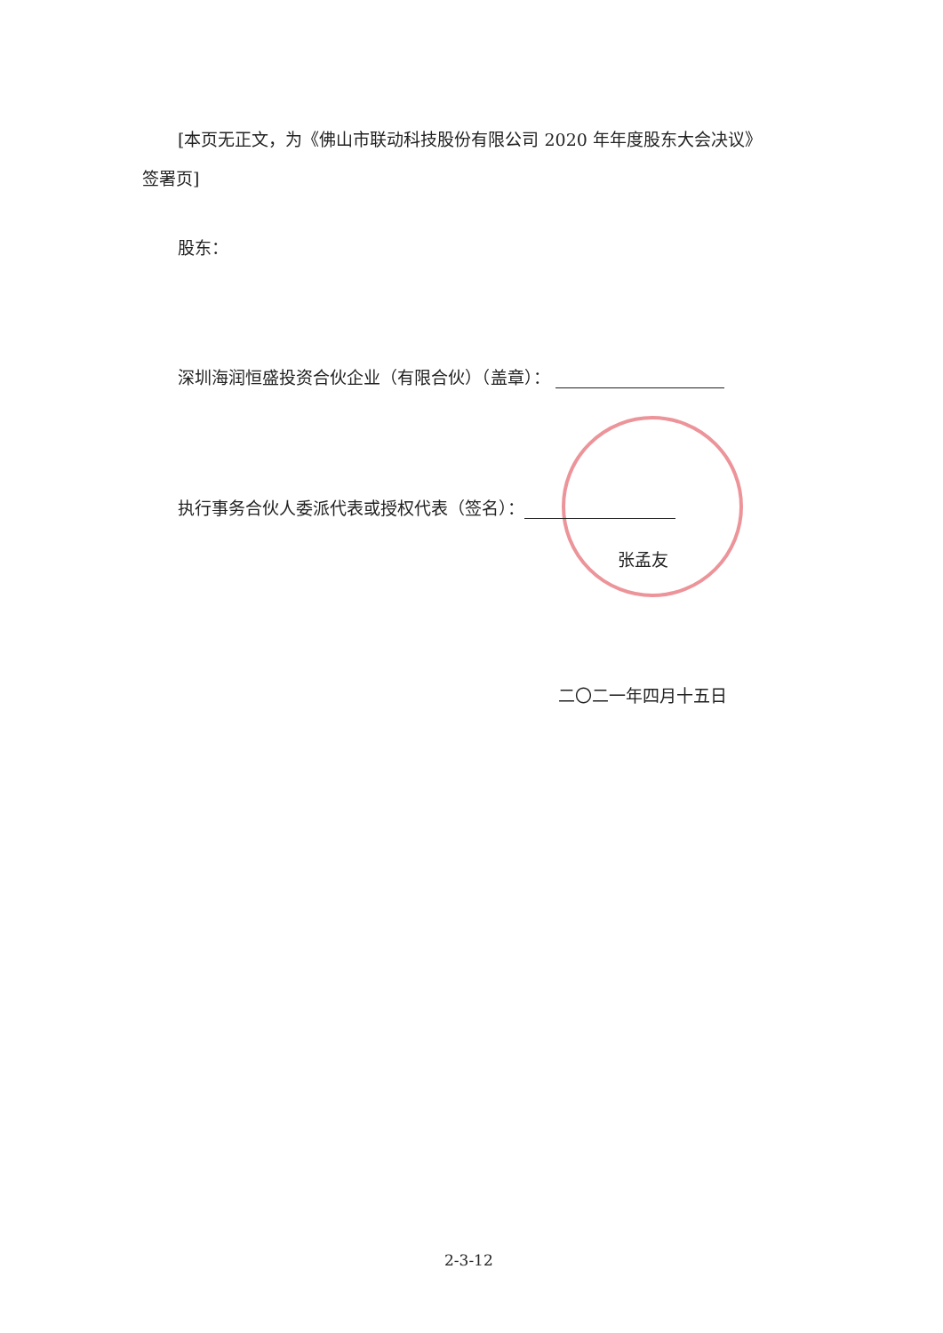[本页无正文，为《佛山市联动科技股份有限公司 2020 年年度股东大会决议》
签署页]
股东：
深圳海润恒盛投资合伙企业（有限合伙）（盖章）：
执行事务合伙人委派代表或授权代表（签名）：
张孟友
二〇二一年四月十五日
2-3-12